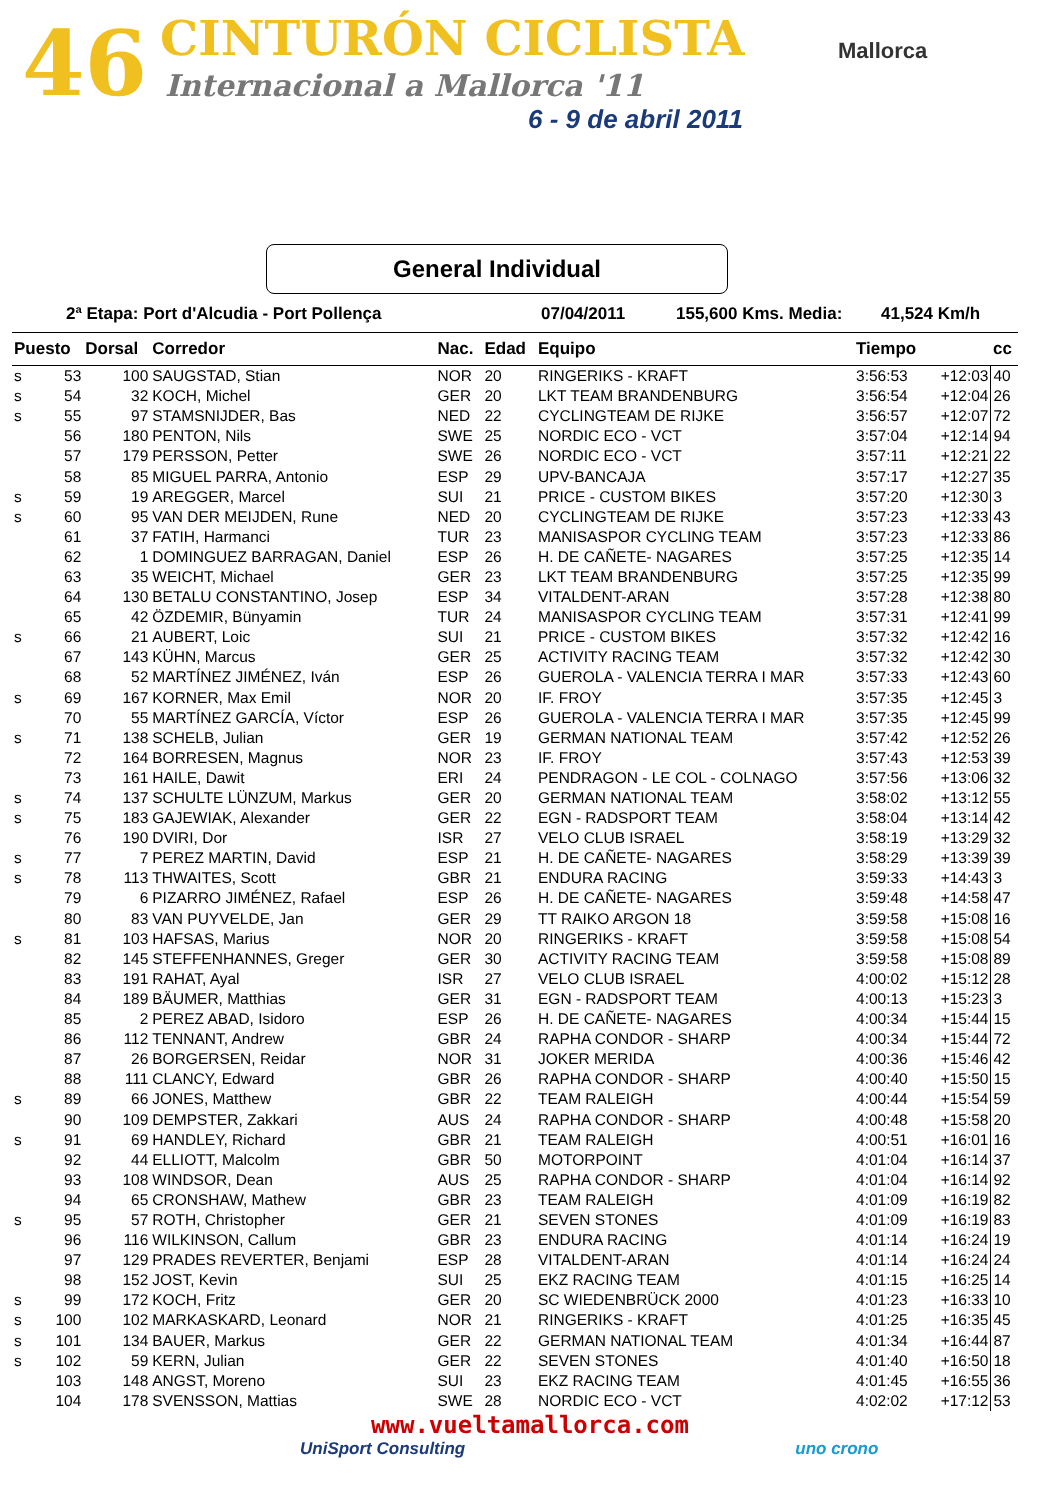46 CINTURÓN CICLISTA
Internacional a Mallorca '11
6 - 9 de abril 2011
Mallorca
General Individual
2ª Etapa: Port d'Alcudia - Port Pollença 07/04/2011 155,600 Kms. Media: 41,524 Km/h
| Puesto | | Dorsal | Corredor | Nac. | Edad | Equipo | Tiempo | | cc |
| --- | --- | --- | --- | --- | --- | --- | --- | --- | --- |
| s | 53 | 100 | SAUGSTAD, Stian | NOR | 20 | RINGERIKS - KRAFT | 3:56:53 | +12:03 | 40 |
| s | 54 | 32 | KOCH, Michel | GER | 20 | LKT TEAM BRANDENBURG | 3:56:54 | +12:04 | 26 |
| s | 55 | 97 | STAMSNIJDER, Bas | NED | 22 | CYCLINGTEAM DE RIJKE | 3:56:57 | +12:07 | 72 |
| | 56 | 180 | PENTON, Nils | SWE | 25 | NORDIC ECO - VCT | 3:57:04 | +12:14 | 94 |
| | 57 | 179 | PERSSON, Petter | SWE | 26 | NORDIC ECO - VCT | 3:57:11 | +12:21 | 22 |
| | 58 | 85 | MIGUEL PARRA, Antonio | ESP | 29 | UPV-BANCAJA | 3:57:17 | +12:27 | 35 |
| s | 59 | 19 | AREGGER, Marcel | SUI | 21 | PRICE - CUSTOM BIKES | 3:57:20 | +12:30 | 3 |
| s | 60 | 95 | VAN DER MEIJDEN, Rune | NED | 20 | CYCLINGTEAM DE RIJKE | 3:57:23 | +12:33 | 43 |
| | 61 | 37 | FATIH, Harmanci | TUR | 23 | MANISASPOR CYCLING TEAM | 3:57:23 | +12:33 | 86 |
| | 62 | 1 | DOMINGUEZ BARRAGAN, Daniel | ESP | 26 | H. DE CAÑETE- NAGARES | 3:57:25 | +12:35 | 14 |
| | 63 | 35 | WEICHT, Michael | GER | 23 | LKT TEAM BRANDENBURG | 3:57:25 | +12:35 | 99 |
| | 64 | 130 | BETALU CONSTANTINO, Josep | ESP | 34 | VITALDENT-ARAN | 3:57:28 | +12:38 | 80 |
| | 65 | 42 | ÖZDEMIR, Bünyamin | TUR | 24 | MANISASPOR CYCLING TEAM | 3:57:31 | +12:41 | 99 |
| s | 66 | 21 | AUBERT, Loic | SUI | 21 | PRICE - CUSTOM BIKES | 3:57:32 | +12:42 | 16 |
| | 67 | 143 | KÜHN, Marcus | GER | 25 | ACTIVITY RACING TEAM | 3:57:32 | +12:42 | 30 |
| | 68 | 52 | MARTÍNEZ JIMÉNEZ, Iván | ESP | 26 | GUEROLA - VALENCIA TERRA I MAR | 3:57:33 | +12:43 | 60 |
| s | 69 | 167 | KORNER, Max Emil | NOR | 20 | IF. FROY | 3:57:35 | +12:45 | 3 |
| | 70 | 55 | MARTÍNEZ GARCÍA, Víctor | ESP | 26 | GUEROLA - VALENCIA TERRA I MAR | 3:57:35 | +12:45 | 99 |
| s | 71 | 138 | SCHELB, Julian | GER | 19 | GERMAN NATIONAL TEAM | 3:57:42 | +12:52 | 26 |
| | 72 | 164 | BORRESEN, Magnus | NOR | 23 | IF. FROY | 3:57:43 | +12:53 | 39 |
| | 73 | 161 | HAILE, Dawit | ERI | 24 | PENDRAGON - LE COL - COLNAGO | 3:57:56 | +13:06 | 32 |
| s | 74 | 137 | SCHULTE LÜNZUM, Markus | GER | 20 | GERMAN NATIONAL TEAM | 3:58:02 | +13:12 | 55 |
| s | 75 | 183 | GAJEWIAK, Alexander | GER | 22 | EGN - RADSPORT TEAM | 3:58:04 | +13:14 | 42 |
| | 76 | 190 | DVIRI, Dor | ISR | 27 | VELO CLUB ISRAEL | 3:58:19 | +13:29 | 32 |
| s | 77 | 7 | PEREZ MARTIN, David | ESP | 21 | H. DE CAÑETE- NAGARES | 3:58:29 | +13:39 | 39 |
| s | 78 | 113 | THWAITES, Scott | GBR | 21 | ENDURA RACING | 3:59:33 | +14:43 | 3 |
| | 79 | 6 | PIZARRO JIMÉNEZ, Rafael | ESP | 26 | H. DE CAÑETE- NAGARES | 3:59:48 | +14:58 | 47 |
| | 80 | 83 | VAN PUYVELDE, Jan | GER | 29 | TT RAIKO ARGON 18 | 3:59:58 | +15:08 | 16 |
| s | 81 | 103 | HAFSAS, Marius | NOR | 20 | RINGERIKS - KRAFT | 3:59:58 | +15:08 | 54 |
| | 82 | 145 | STEFFENHANNES, Greger | GER | 30 | ACTIVITY RACING TEAM | 3:59:58 | +15:08 | 89 |
| | 83 | 191 | RAHAT, Ayal | ISR | 27 | VELO CLUB ISRAEL | 4:00:02 | +15:12 | 28 |
| | 84 | 189 | BÄUMER, Matthias | GER | 31 | EGN - RADSPORT TEAM | 4:00:13 | +15:23 | 3 |
| | 85 | 2 | PEREZ ABAD, Isidoro | ESP | 26 | H. DE CAÑETE- NAGARES | 4:00:34 | +15:44 | 15 |
| | 86 | 112 | TENNANT, Andrew | GBR | 24 | RAPHA CONDOR - SHARP | 4:00:34 | +15:44 | 72 |
| | 87 | 26 | BORGERSEN, Reidar | NOR | 31 | JOKER MERIDA | 4:00:36 | +15:46 | 42 |
| | 88 | 111 | CLANCY, Edward | GBR | 26 | RAPHA CONDOR - SHARP | 4:00:40 | +15:50 | 15 |
| s | 89 | 66 | JONES, Matthew | GBR | 22 | TEAM RALEIGH | 4:00:44 | +15:54 | 59 |
| | 90 | 109 | DEMPSTER, Zakkari | AUS | 24 | RAPHA CONDOR - SHARP | 4:00:48 | +15:58 | 20 |
| s | 91 | 69 | HANDLEY, Richard | GBR | 21 | TEAM RALEIGH | 4:00:51 | +16:01 | 16 |
| | 92 | 44 | ELLIOTT, Malcolm | GBR | 50 | MOTORPOINT | 4:01:04 | +16:14 | 37 |
| | 93 | 108 | WINDSOR, Dean | AUS | 25 | RAPHA CONDOR - SHARP | 4:01:04 | +16:14 | 92 |
| | 94 | 65 | CRONSHAW, Mathew | GBR | 23 | TEAM RALEIGH | 4:01:09 | +16:19 | 82 |
| s | 95 | 57 | ROTH, Christopher | GER | 21 | SEVEN STONES | 4:01:09 | +16:19 | 83 |
| | 96 | 116 | WILKINSON, Callum | GBR | 23 | ENDURA RACING | 4:01:14 | +16:24 | 19 |
| | 97 | 129 | PRADES REVERTER, Benjami | ESP | 28 | VITALDENT-ARAN | 4:01:14 | +16:24 | 24 |
| | 98 | 152 | JOST, Kevin | SUI | 25 | EKZ RACING TEAM | 4:01:15 | +16:25 | 14 |
| s | 99 | 172 | KOCH, Fritz | GER | 20 | SC WIEDENBRÜCK 2000 | 4:01:23 | +16:33 | 10 |
| s | 100 | 102 | MARKASKARD, Leonard | NOR | 21 | RINGERIKS - KRAFT | 4:01:25 | +16:35 | 45 |
| s | 101 | 134 | BAUER, Markus | GER | 22 | GERMAN NATIONAL TEAM | 4:01:34 | +16:44 | 87 |
| s | 102 | 59 | KERN, Julian | GER | 22 | SEVEN STONES | 4:01:40 | +16:50 | 18 |
| | 103 | 148 | ANGST, Moreno | SUI | 23 | EKZ RACING TEAM | 4:01:45 | +16:55 | 36 |
| | 104 | 178 | SVENSSON, Mattias | SWE | 28 | NORDIC ECO - VCT | 4:02:02 | +17:12 | 53 |
www.vueltamallorca.com
UniSport Consulting uno crono